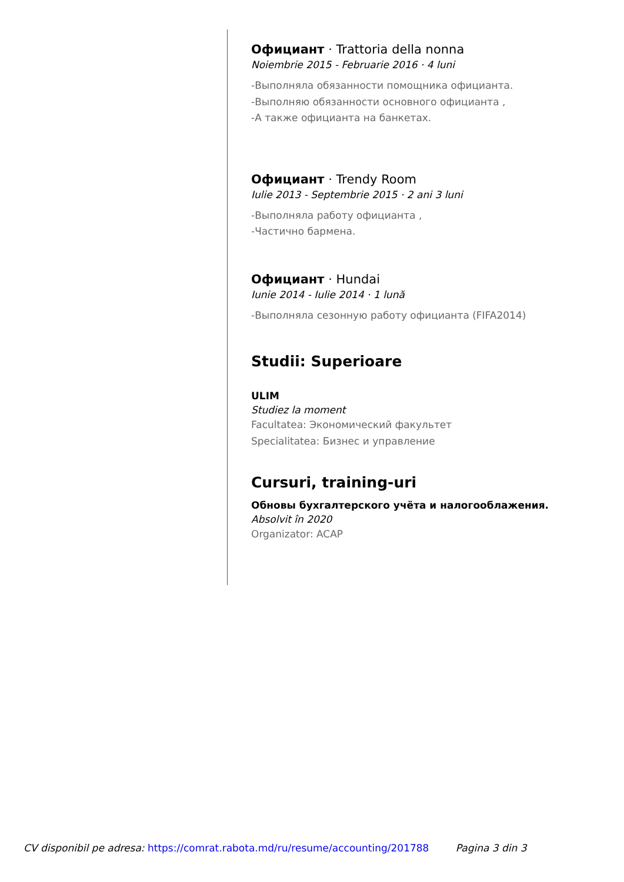Официант · Trattoria della nonna
Noiembrie 2015 - Februarie 2016 · 4 luni
-Выполняла обязанности помощника официанта.
-Выполняю обязанности основного официанта ,
-А также официанта на банкетах.
Официант · Trendy Room
Iulie 2013 - Septembrie 2015 · 2 ani 3 luni
-Выполняла работу официанта ,
-Частично бармена.
Официант · Hundai
Iunie 2014 - Iulie 2014 · 1 lună
-Выполняла сезонную работу официанта (FIFA2014)
Studii: Superioare
ULIM
Studiez la moment
Facultatea: Экономический факультет
Specialitatea: Бизнес и управление
Cursuri, training-uri
Обновы бухгалтерского учёта и налогооблажения.
Absolvit în 2020
Organizator: ACAP
CV disponibil pe adresa: https://comrat.rabota.md/ru/resume/accounting/201788 Pagina 3 din 3